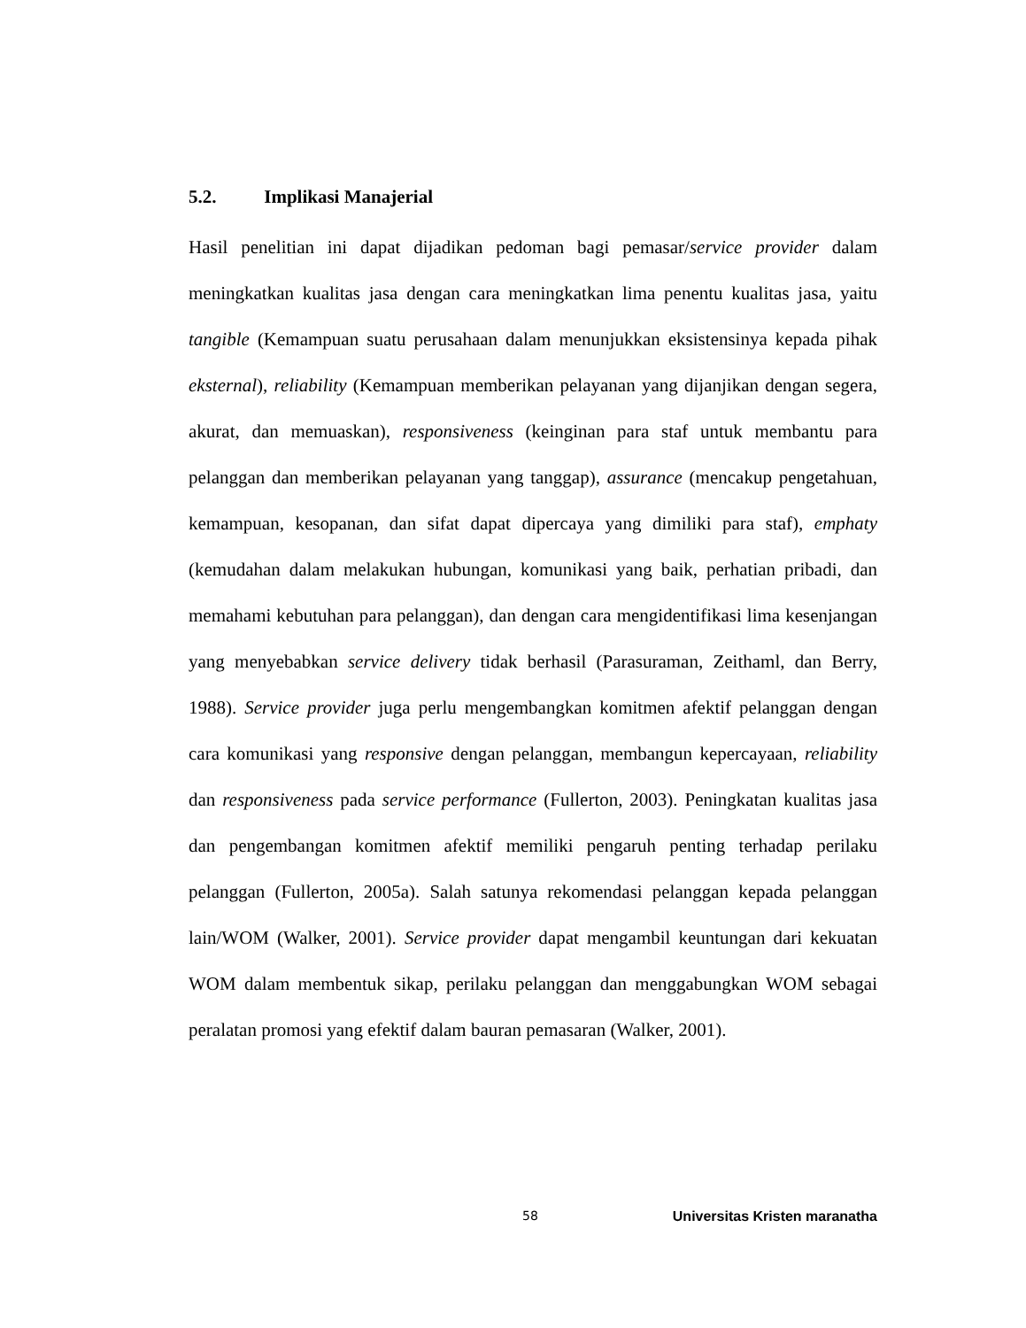5.2. Implikasi Manajerial
Hasil penelitian ini dapat dijadikan pedoman bagi pemasar/service provider dalam meningkatkan kualitas jasa dengan cara meningkatkan lima penentu kualitas jasa, yaitu tangible (Kemampuan suatu perusahaan dalam menunjukkan eksistensinya kepada pihak eksternal), reliability (Kemampuan memberikan pelayanan yang dijanjikan dengan segera, akurat, dan memuaskan), responsiveness (keinginan para staf untuk membantu para pelanggan dan memberikan pelayanan yang tanggap), assurance (mencakup pengetahuan, kemampuan, kesopanan, dan sifat dapat dipercaya yang dimiliki para staf), emphaty (kemudahan dalam melakukan hubungan, komunikasi yang baik, perhatian pribadi, dan memahami kebutuhan para pelanggan), dan dengan cara mengidentifikasi lima kesenjangan yang menyebabkan service delivery tidak berhasil (Parasuraman, Zeithaml, dan Berry, 1988). Service provider juga perlu mengembangkan komitmen afektif pelanggan dengan cara komunikasi yang responsive dengan pelanggan, membangun kepercayaan, reliability dan responsiveness pada service performance (Fullerton, 2003). Peningkatan kualitas jasa dan pengembangan komitmen afektif memiliki pengaruh penting terhadap perilaku pelanggan (Fullerton, 2005a). Salah satunya rekomendasi pelanggan kepada pelanggan lain/WOM (Walker, 2001). Service provider dapat mengambil keuntungan dari kekuatan WOM dalam membentuk sikap, perilaku pelanggan dan menggabungkan WOM sebagai peralatan promosi yang efektif dalam bauran pemasaran (Walker, 2001).
58 Universitas Kristen maranatha